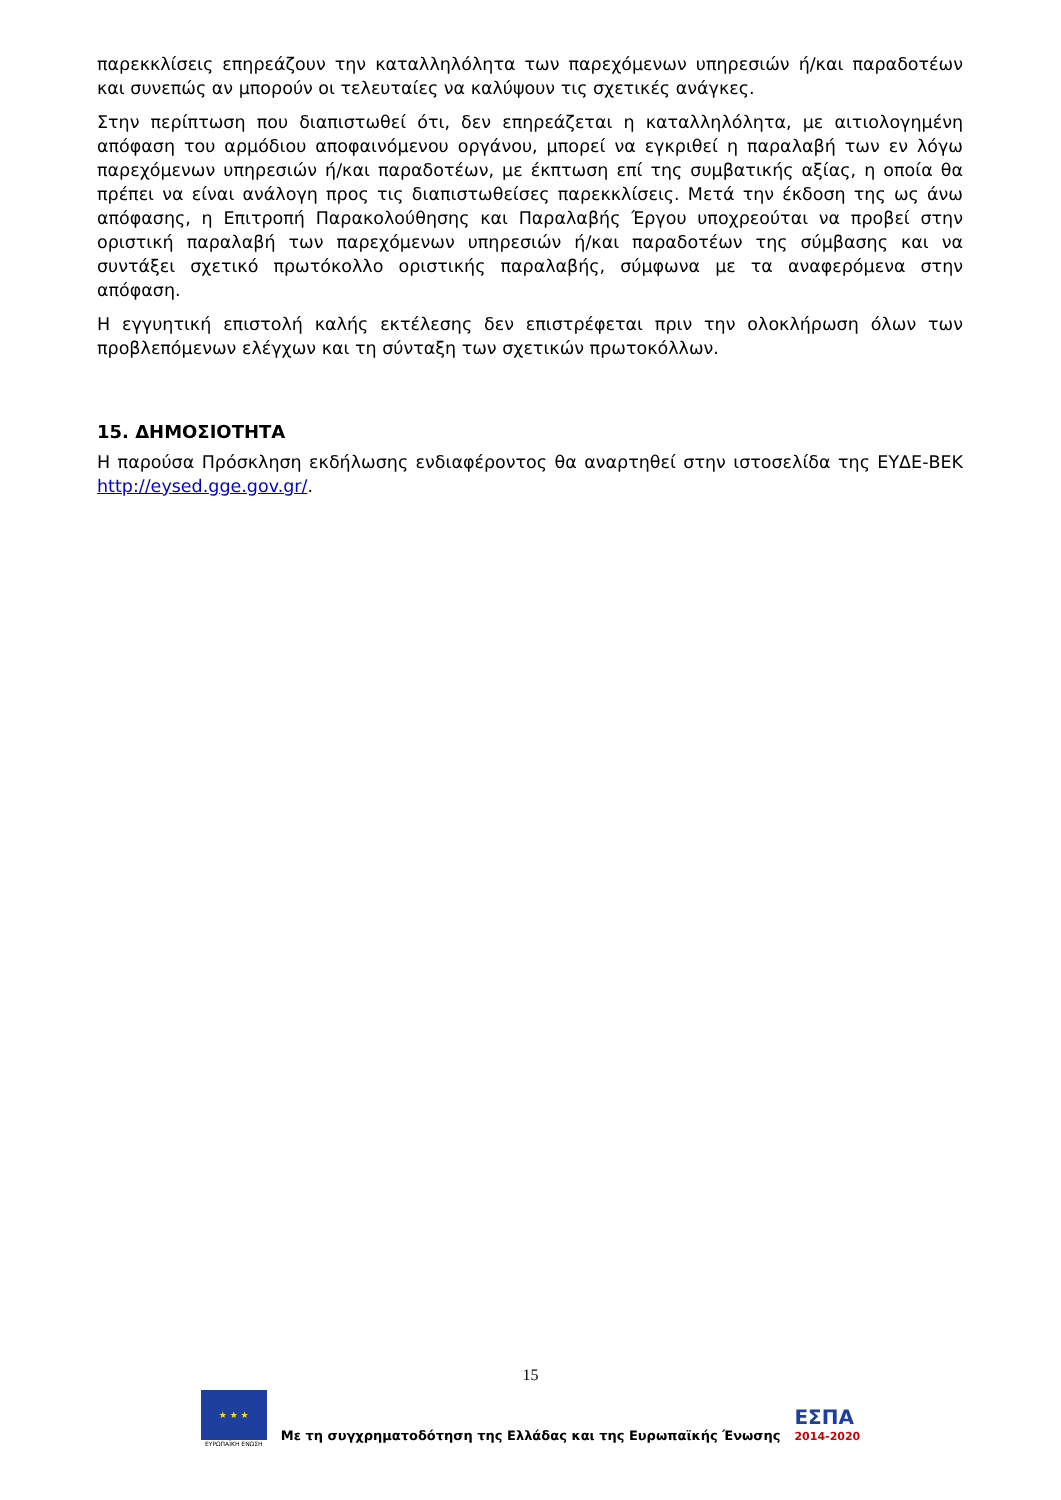παρεκκλίσεις επηρεάζουν την καταλληλόλητα των παρεχόμενων υπηρεσιών ή/και παραδοτέων και συνεπώς αν μπορούν οι τελευταίες να καλύψουν τις σχετικές ανάγκες.
Στην περίπτωση που διαπιστωθεί ότι, δεν επηρεάζεται η καταλληλόλητα, με αιτιολογημένη απόφαση του αρμόδιου αποφαινόμενου οργάνου, μπορεί να εγκριθεί η παραλαβή των εν λόγω παρεχόμενων υπηρεσιών ή/και παραδοτέων, με έκπτωση επί της συμβατικής αξίας, η οποία θα πρέπει να είναι ανάλογη προς τις διαπιστωθείσες παρεκκλίσεις. Μετά την έκδοση της ως άνω απόφασης, η Επιτροπή Παρακολούθησης και Παραλαβής Έργου υποχρεούται να προβεί στην οριστική παραλαβή των παρεχόμενων υπηρεσιών ή/και παραδοτέων της σύμβασης και να συντάξει σχετικό πρωτόκολλο οριστικής παραλαβής, σύμφωνα με τα αναφερόμενα στην απόφαση.
Η εγγυητική επιστολή καλής εκτέλεσης δεν επιστρέφεται πριν την ολοκλήρωση όλων των προβλεπόμενων ελέγχων και τη σύνταξη των σχετικών πρωτοκόλλων.
15. ΔΗΜΟΣΙΟΤΗΤΑ
Η παρούσα Πρόσκληση εκδήλωσης ενδιαφέροντος θα αναρτηθεί στην ιστοσελίδα της ΕΥΔΕ-ΒΕΚ http://eysed.gge.gov.gr/.
15
★ ★ ★
ΕΥΡΩΠΑΪΚΗ ΕΝΩΣΗ
Με τη συγχρηματοδότηση της Ελλάδας και της Ευρωπαϊκής Ένωσης
ΕΣΠΑ
2014-2020